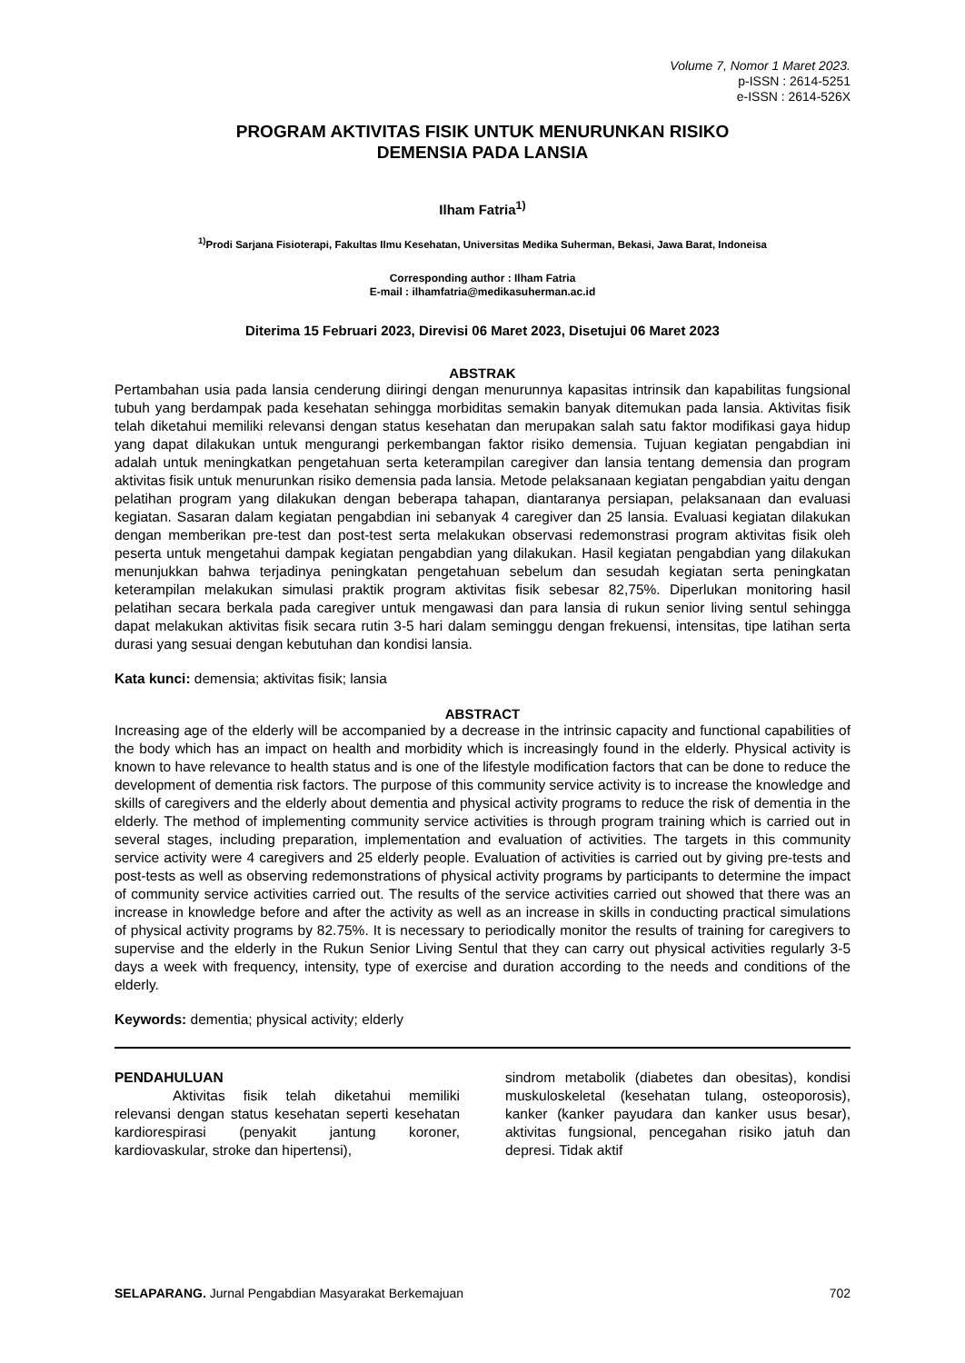Volume 7, Nomor 1 Maret 2023.
p-ISSN : 2614-5251
e-ISSN : 2614-526X
PROGRAM AKTIVITAS FISIK UNTUK MENURUNKAN RISIKO
DEMENSIA PADA LANSIA
Ilham Fatria<sup>1)</sup>
<sup>1)</sup> Prodi Sarjana Fisioterapi, Fakultas Ilmu Kesehatan, Universitas Medika Suherman, Bekasi, Jawa Barat, Indoneisa
Corresponding author : Ilham Fatria
E-mail : ilhamfatria@medikasuherman.ac.id
Diterima 15 Februari 2023, Direvisi 06 Maret 2023, Disetujui 06 Maret 2023
ABSTRAK
Pertambahan usia pada lansia cenderung diiringi dengan menurunnya kapasitas intrinsik dan kapabilitas fungsional tubuh yang berdampak pada kesehatan sehingga morbiditas semakin banyak ditemukan pada lansia. Aktivitas fisik telah diketahui memiliki relevansi dengan status kesehatan dan merupakan salah satu faktor modifikasi gaya hidup yang dapat dilakukan untuk mengurangi perkembangan faktor risiko demensia. Tujuan kegiatan pengabdian ini adalah untuk meningkatkan pengetahuan serta keterampilan caregiver dan lansia tentang demensia dan program aktivitas fisik untuk menurunkan risiko demensia pada lansia. Metode pelaksanaan kegiatan pengabdian yaitu dengan pelatihan program yang dilakukan dengan beberapa tahapan, diantaranya persiapan, pelaksanaan dan evaluasi kegiatan. Sasaran dalam kegiatan pengabdian ini sebanyak 4 caregiver dan 25 lansia. Evaluasi kegiatan dilakukan dengan memberikan pre-test dan post-test serta melakukan observasi redemonstrasi program aktivitas fisik oleh peserta untuk mengetahui dampak kegiatan pengabdian yang dilakukan. Hasil kegiatan pengabdian yang dilakukan menunjukkan bahwa terjadinya peningkatan pengetahuan sebelum dan sesudah kegiatan serta peningkatan keterampilan melakukan simulasi praktik program aktivitas fisik sebesar 82,75%. Diperlukan monitoring hasil pelatihan secara berkala pada caregiver untuk mengawasi dan para lansia di rukun senior living sentul sehingga dapat melakukan aktivitas fisik secara rutin 3-5 hari dalam seminggu dengan frekuensi, intensitas, tipe latihan serta durasi yang sesuai dengan kebutuhan dan kondisi lansia.
Kata kunci: demensia; aktivitas fisik; lansia
ABSTRACT
Increasing age of the elderly will be accompanied by a decrease in the intrinsic capacity and functional capabilities of the body which has an impact on health and morbidity which is increasingly found in the elderly. Physical activity is known to have relevance to health status and is one of the lifestyle modification factors that can be done to reduce the development of dementia risk factors. The purpose of this community service activity is to increase the knowledge and skills of caregivers and the elderly about dementia and physical activity programs to reduce the risk of dementia in the elderly. The method of implementing community service activities is through program training which is carried out in several stages, including preparation, implementation and evaluation of activities. The targets in this community service activity were 4 caregivers and 25 elderly people. Evaluation of activities is carried out by giving pre-tests and post-tests as well as observing redemonstrations of physical activity programs by participants to determine the impact of community service activities carried out. The results of the service activities carried out showed that there was an increase in knowledge before and after the activity as well as an increase in skills in conducting practical simulations of physical activity programs by 82.75%. It is necessary to periodically monitor the results of training for caregivers to supervise and the elderly in the Rukun Senior Living Sentul that they can carry out physical activities regularly 3-5 days a week with frequency, intensity, type of exercise and duration according to the needs and conditions of the elderly.
Keywords: dementia; physical activity; elderly
PENDAHULUAN
Aktivitas fisik telah diketahui memiliki relevansi dengan status kesehatan seperti kesehatan kardiorespirasi (penyakit jantung koroner, kardiovaskular, stroke dan hipertensi),
sindrom metabolik (diabetes dan obesitas), kondisi muskuloskeletal (kesehatan tulang, osteoporosis), kanker (kanker payudara dan kanker usus besar), aktivitas fungsional, pencegahan risiko jatuh dan depresi. Tidak aktif
SELAPARANG. Jurnal Pengabdian Masyarakat Berkemajuan 702